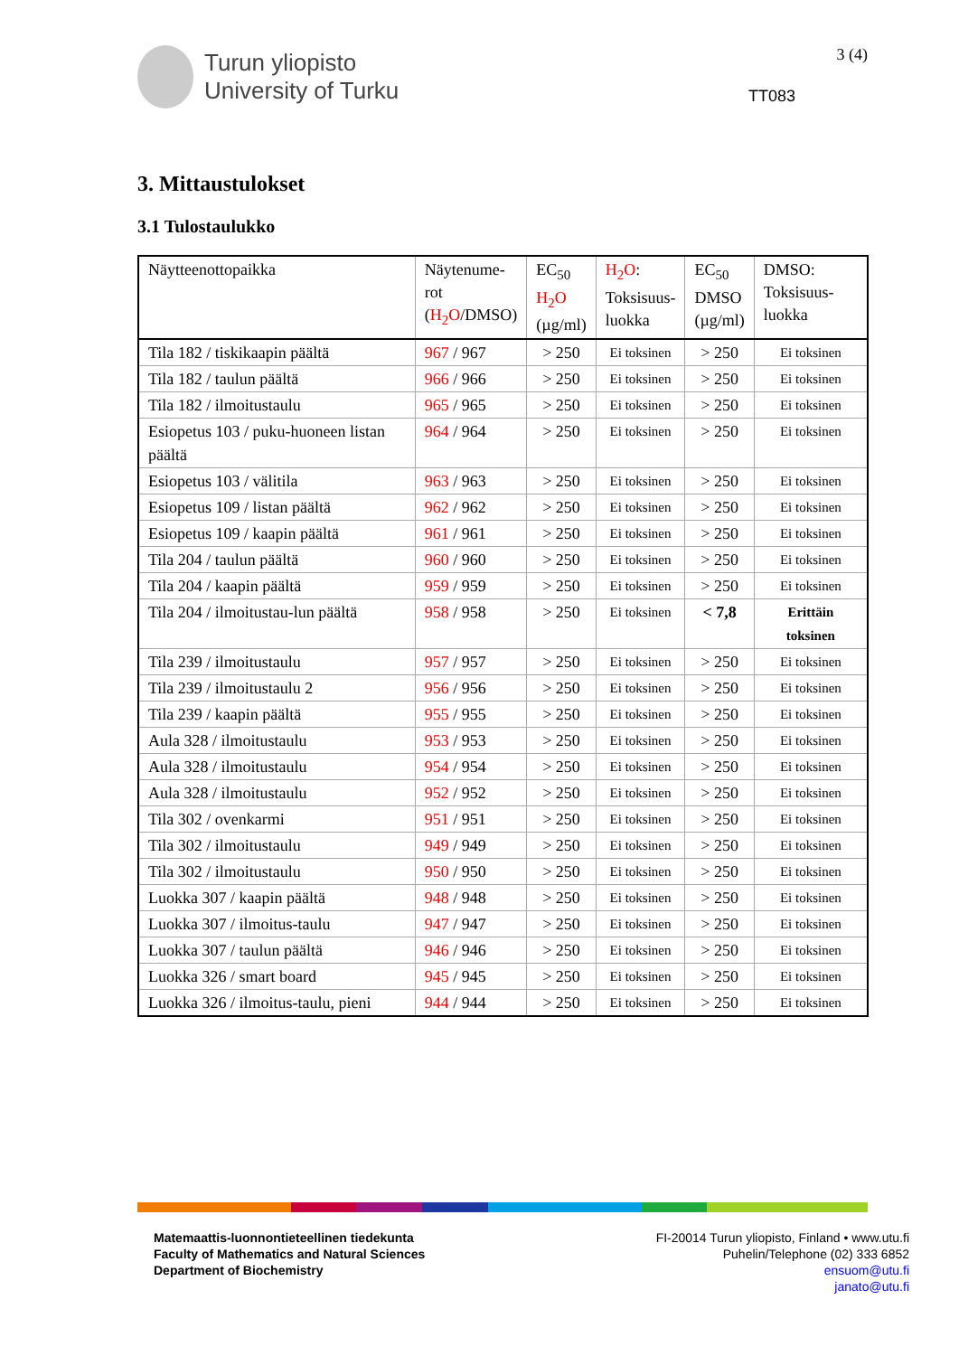Turun yliopisto
University of Turku
3 (4)
TT083
3. Mittaustulokset
3.1 Tulostaulukko
| Näytteenottopaikka | Näytenume- rot ( H<sub>2</sub>O /DMSO) | EC<sub>50</sub> H<sub>2</sub>O (µg/ml) | H<sub>2</sub>O : Toksisuus- luokka | EC<sub>50</sub> DMSO (µg/ml) | DMSO: Toksisuus- luokka |
| --- | --- | --- | --- | --- | --- |
| Tila 182 / tiskikaapin päältä | 967 / 967 | > 250 | Ei toksinen | > 250 | Ei toksinen |
| Tila 182 / taulun päältä | 966 / 966 | > 250 | Ei toksinen | > 250 | Ei toksinen |
| Tila 182 / ilmoitustaulu | 965 / 965 | > 250 | Ei toksinen | > 250 | Ei toksinen |
| Esiopetus 103 / puku-huoneen listan päältä | 964 / 964 | > 250 | Ei toksinen | > 250 | Ei toksinen |
| Esiopetus 103 / välitila | 963 / 963 | > 250 | Ei toksinen | > 250 | Ei toksinen |
| Esiopetus 109 / listan päältä | 962 / 962 | > 250 | Ei toksinen | > 250 | Ei toksinen |
| Esiopetus 109 / kaapin päältä | 961 / 961 | > 250 | Ei toksinen | > 250 | Ei toksinen |
| Tila 204 / taulun päältä | 960 / 960 | > 250 | Ei toksinen | > 250 | Ei toksinen |
| Tila 204 / kaapin päältä | 959 / 959 | > 250 | Ei toksinen | > 250 | Ei toksinen |
| Tila 204 / ilmoitustau-lun päältä | 958 / 958 | > 250 | Ei toksinen | < 7,8 | Erittäin toksinen |
| Tila 239 / ilmoitustaulu | 957 / 957 | > 250 | Ei toksinen | > 250 | Ei toksinen |
| Tila 239 / ilmoitustaulu 2 | 956 / 956 | > 250 | Ei toksinen | > 250 | Ei toksinen |
| Tila 239 / kaapin päältä | 955 / 955 | > 250 | Ei toksinen | > 250 | Ei toksinen |
| Aula 328 / ilmoitustaulu | 953 / 953 | > 250 | Ei toksinen | > 250 | Ei toksinen |
| Aula 328 / ilmoitustaulu | 954 / 954 | > 250 | Ei toksinen | > 250 | Ei toksinen |
| Aula 328 / ilmoitustaulu | 952 / 952 | > 250 | Ei toksinen | > 250 | Ei toksinen |
| Tila 302 / ovenkarmi | 951 / 951 | > 250 | Ei toksinen | > 250 | Ei toksinen |
| Tila 302 / ilmoitustaulu | 949 / 949 | > 250 | Ei toksinen | > 250 | Ei toksinen |
| Tila 302 / ilmoitustaulu | 950 / 950 | > 250 | Ei toksinen | > 250 | Ei toksinen |
| Luokka 307 / kaapin päältä | 948 / 948 | > 250 | Ei toksinen | > 250 | Ei toksinen |
| Luokka 307 / ilmoitus-taulu | 947 / 947 | > 250 | Ei toksinen | > 250 | Ei toksinen |
| Luokka 307 / taulun päältä | 946 / 946 | > 250 | Ei toksinen | > 250 | Ei toksinen |
| Luokka 326 / smart board | 945 / 945 | > 250 | Ei toksinen | > 250 | Ei toksinen |
| Luokka 326 / ilmoitus-taulu, pieni | 944 / 944 | > 250 | Ei toksinen | > 250 | Ei toksinen |
Matemaattis-luonnontieteellinen tiedekunta
Faculty of Mathematics and Natural Sciences
Department of Biochemistry
FI-20014 Turun yliopisto, Finland • www.utu.fi
Puhelin/Telephone (02) 333 6852
ensuom@utu.fi
janato@utu.fi